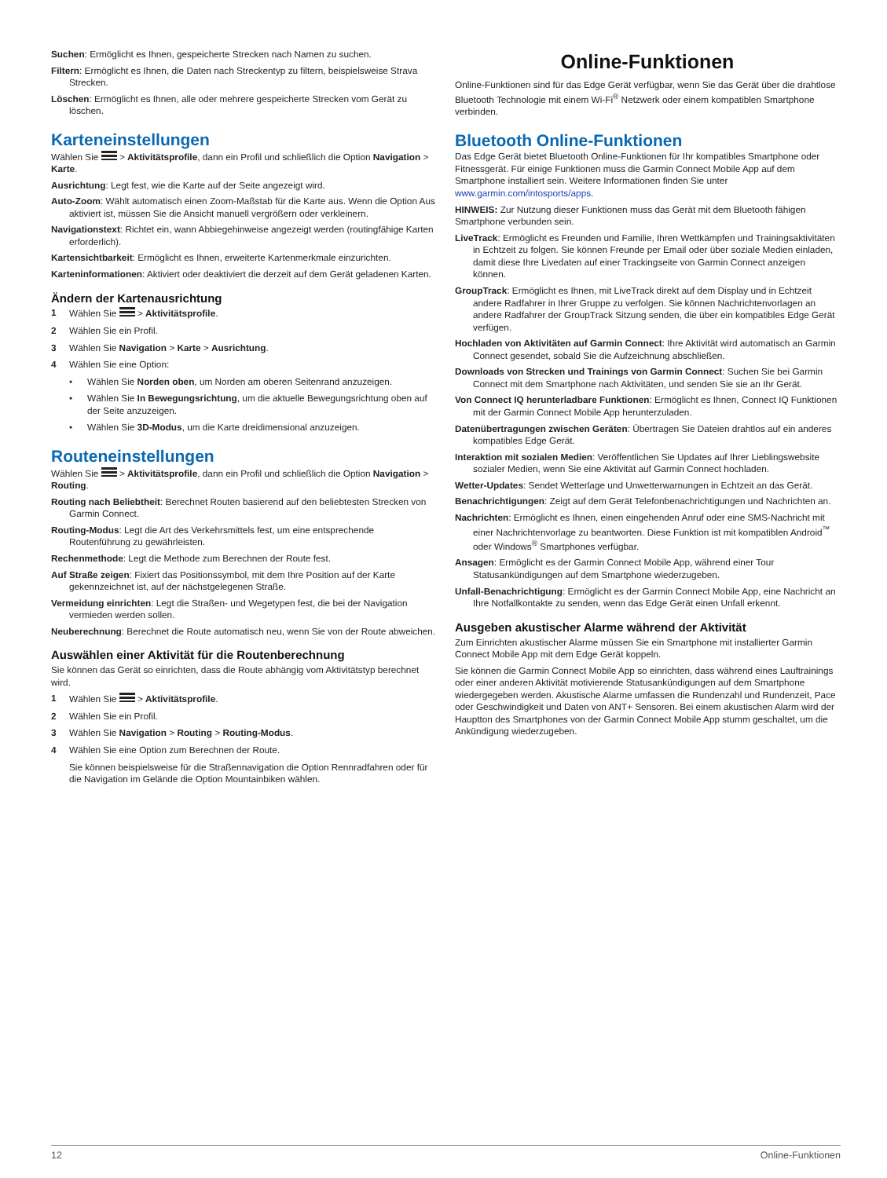Suchen: Ermöglicht es Ihnen, gespeicherte Strecken nach Namen zu suchen.
Filtern: Ermöglicht es Ihnen, die Daten nach Streckentyp zu filtern, beispielsweise Strava Strecken.
Löschen: Ermöglicht es Ihnen, alle oder mehrere gespeicherte Strecken vom Gerät zu löschen.
Karteneinstellungen
Wählen Sie > Aktivitätsprofile, dann ein Profil und schließlich die Option Navigation > Karte.
Ausrichtung: Legt fest, wie die Karte auf der Seite angezeigt wird.
Auto-Zoom: Wählt automatisch einen Zoom-Maßstab für die Karte aus. Wenn die Option Aus aktiviert ist, müssen Sie die Ansicht manuell vergrößern oder verkleinern.
Navigationstext: Richtet ein, wann Abbiegehinweise angezeigt werden (routingfähige Karten erforderlich).
Kartensichtbarkeit: Ermöglicht es Ihnen, erweiterte Kartenmerkmale einzurichten.
Karteninformationen: Aktiviert oder deaktiviert die derzeit auf dem Gerät geladenen Karten.
Ändern der Kartenausrichtung
1 Wählen Sie > Aktivitätsprofile.
2 Wählen Sie ein Profil.
3 Wählen Sie Navigation > Karte > Ausrichtung.
4 Wählen Sie eine Option:
• Wählen Sie Norden oben, um Norden am oberen Seitenrand anzuzeigen.
• Wählen Sie In Bewegungsrichtung, um die aktuelle Bewegungsrichtung oben auf der Seite anzuzeigen.
• Wählen Sie 3D-Modus, um die Karte dreidimensional anzuzeigen.
Routeneinstellungen
Wählen Sie > Aktivitätsprofile, dann ein Profil und schließlich die Option Navigation > Routing.
Routing nach Beliebtheit: Berechnet Routen basierend auf den beliebtesten Strecken von Garmin Connect.
Routing-Modus: Legt die Art des Verkehrsmittels fest, um eine entsprechende Routenführung zu gewährleisten.
Rechenmethode: Legt die Methode zum Berechnen der Route fest.
Auf Straße zeigen: Fixiert das Positionssymbol, mit dem Ihre Position auf der Karte gekennzeichnet ist, auf der nächstgelegenen Straße.
Vermeidung einrichten: Legt die Straßen- und Wegetypen fest, die bei der Navigation vermieden werden sollen.
Neuberechnung: Berechnet die Route automatisch neu, wenn Sie von der Route abweichen.
Auswählen einer Aktivität für die Routenberechnung
Sie können das Gerät so einrichten, dass die Route abhängig vom Aktivitätstyp berechnet wird.
1 Wählen Sie > Aktivitätsprofile.
2 Wählen Sie ein Profil.
3 Wählen Sie Navigation > Routing > Routing-Modus.
4 Wählen Sie eine Option zum Berechnen der Route.
Sie können beispielsweise für die Straßennavigation die Option Rennradfahren oder für die Navigation im Gelände die Option Mountainbiken wählen.
Online-Funktionen
Online-Funktionen sind für das Edge Gerät verfügbar, wenn Sie das Gerät über die drahtlose Bluetooth Technologie mit einem Wi-Fi<sup>®</sup> Netzwerk oder einem kompatiblen Smartphone verbinden.
Bluetooth Online-Funktionen
Das Edge Gerät bietet Bluetooth Online-Funktionen für Ihr kompatibles Smartphone oder Fitnessgerät. Für einige Funktionen muss die Garmin Connect Mobile App auf dem Smartphone installiert sein. Weitere Informationen finden Sie unter www.garmin.com/intosports/apps.
HINWEIS: Zur Nutzung dieser Funktionen muss das Gerät mit dem Bluetooth fähigen Smartphone verbunden sein.
LiveTrack: Ermöglicht es Freunden und Familie, Ihren Wettkämpfen und Trainingsaktivitäten in Echtzeit zu folgen. Sie können Freunde per Email oder über soziale Medien einladen, damit diese Ihre Livedaten auf einer Trackingseite von Garmin Connect anzeigen können.
GroupTrack: Ermöglicht es Ihnen, mit LiveTrack direkt auf dem Display und in Echtzeit andere Radfahrer in Ihrer Gruppe zu verfolgen. Sie können Nachrichtenvorlagen an andere Radfahrer der GroupTrack Sitzung senden, die über ein kompatibles Edge Gerät verfügen.
Hochladen von Aktivitäten auf Garmin Connect: Ihre Aktivität wird automatisch an Garmin Connect gesendet, sobald Sie die Aufzeichnung abschließen.
Downloads von Strecken und Trainings von Garmin Connect: Suchen Sie bei Garmin Connect mit dem Smartphone nach Aktivitäten, und senden Sie sie an Ihr Gerät.
Von Connect IQ herunterladbare Funktionen: Ermöglicht es Ihnen, Connect IQ Funktionen mit der Garmin Connect Mobile App herunterzuladen.
Datenübertragungen zwischen Geräten: Übertragen Sie Dateien drahtlos auf ein anderes kompatibles Edge Gerät.
Interaktion mit sozialen Medien: Veröffentlichen Sie Updates auf Ihrer Lieblingswebsite sozialer Medien, wenn Sie eine Aktivität auf Garmin Connect hochladen.
Wetter-Updates: Sendet Wetterlage und Unwetterwarnungen in Echtzeit an das Gerät.
Benachrichtigungen: Zeigt auf dem Gerät Telefonbenachrichtigungen und Nachrichten an.
Nachrichten: Ermöglicht es Ihnen, einen eingehenden Anruf oder eine SMS-Nachricht mit einer Nachrichtenvorlage zu beantworten. Diese Funktion ist mit kompatiblen Android<sup>™</sup> oder Windows<sup>®</sup> Smartphones verfügbar.
Ansagen: Ermöglicht es der Garmin Connect Mobile App, während einer Tour Statusankündigungen auf dem Smartphone wiederzugeben.
Unfall-Benachrichtigung: Ermöglicht es der Garmin Connect Mobile App, eine Nachricht an Ihre Notfallkontakte zu senden, wenn das Edge Gerät einen Unfall erkennt.
Ausgeben akustischer Alarme während der Aktivität
Zum Einrichten akustischer Alarme müssen Sie ein Smartphone mit installierter Garmin Connect Mobile App mit dem Edge Gerät koppeln.
Sie können die Garmin Connect Mobile App so einrichten, dass während eines Lauftrainings oder einer anderen Aktivität motivierende Statusankündigungen auf dem Smartphone wiedergegeben werden. Akustische Alarme umfassen die Rundenzahl und Rundenzeit, Pace oder Geschwindigkeit und Daten von ANT+ Sensoren. Bei einem akustischen Alarm wird der Hauptton des Smartphones von der Garmin Connect Mobile App stumm geschaltet, um die Ankündigung wiederzugeben.
12 Online-Funktionen